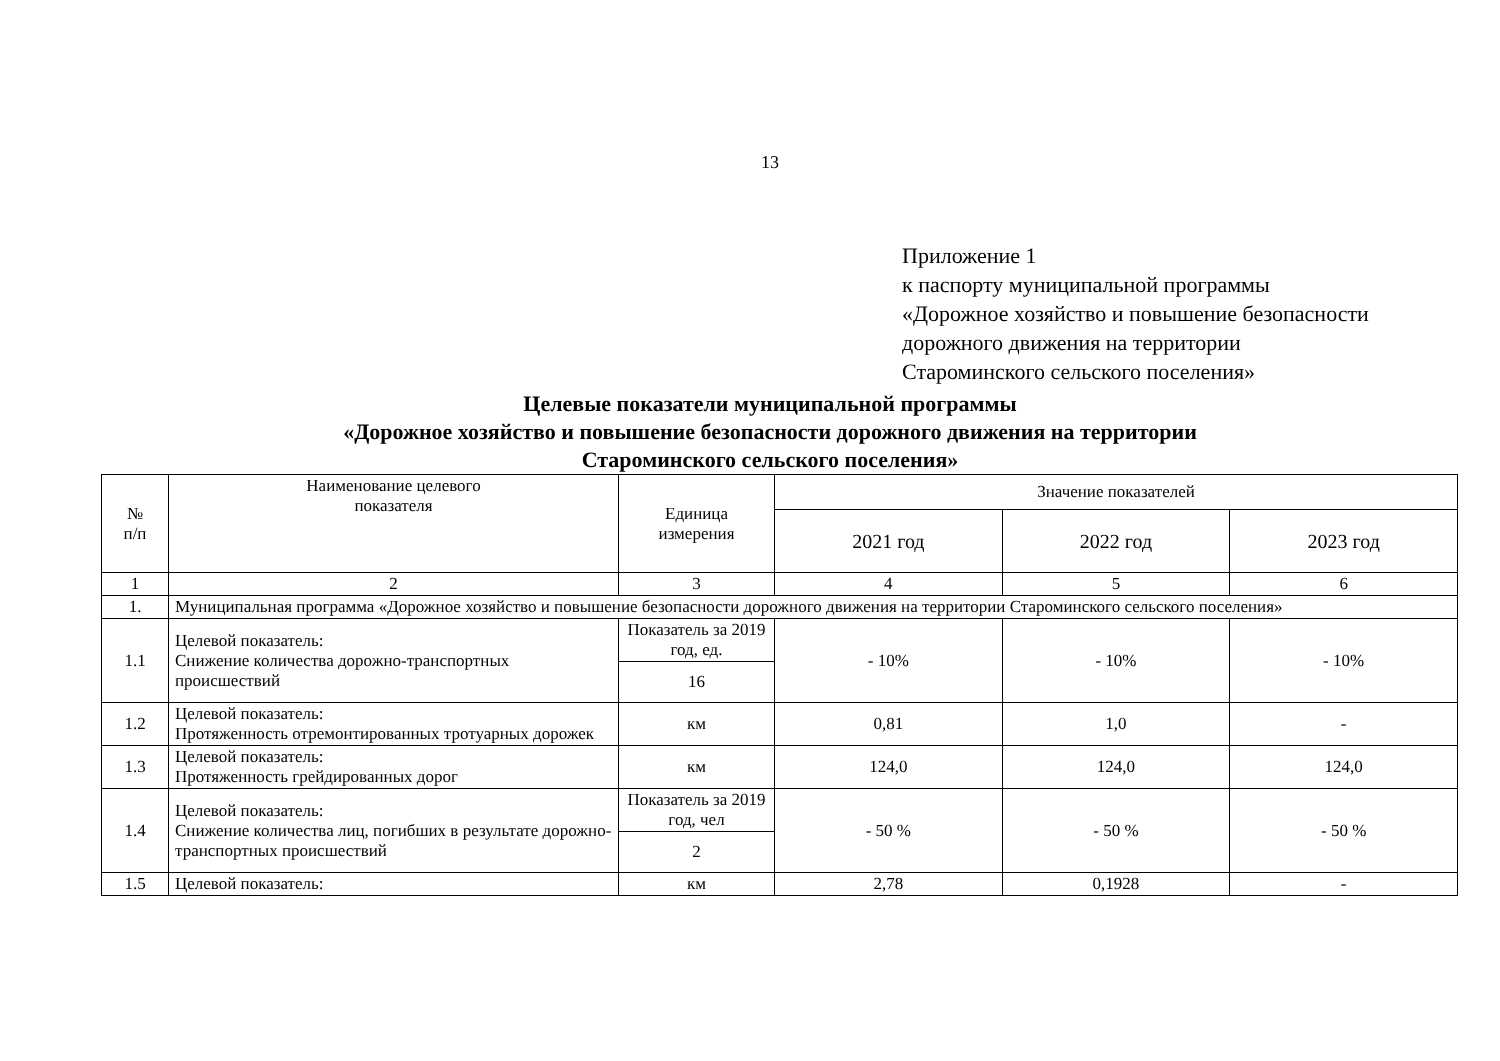13
Приложение 1
к паспорту муниципальной программы
«Дорожное хозяйство и повышение безопасности
дорожного движения на территории
Староминского сельского поселения»
Целевые показатели муниципальной программы
«Дорожное хозяйство и повышение безопасности дорожного движения на территории
Староминского сельского поселения»
| № п/п | Наименование целевого показателя | Единица измерения | Значение показателей | | |
| --- | --- | --- | --- | --- | --- |
| | | | 2021 год | 2022 год | 2023 год |
| 1 | 2 | 3 | 4 | 5 | 6 |
| 1. | Муниципальная программа «Дорожное хозяйство и повышение безопасности дорожного движения на территории Староминского сельского поселения» | | | | |
| 1.1 | Целевой показатель: Снижение количества дорожно-транспортных происшествий | Показатель за 2019 год, ед. | - 10% | - 10% | - 10% |
| | | 16 | | | |
| 1.2 | Целевой показатель: Протяженность отремонтированных тротуарных дорожек | км | 0,81 | 1,0 | - |
| 1.3 | Целевой показатель: Протяженность грейдированных дорог | км | 124,0 | 124,0 | 124,0 |
| 1.4 | Целевой показатель: Снижение количества лиц, погибших в результате дорожно-транспортных происшествий | Показатель за 2019 год, чел | - 50 % | - 50 % | - 50 % |
| | | 2 | | | |
| 1.5 | Целевой показатель: | км | 2,78 | 0,1928 | - |